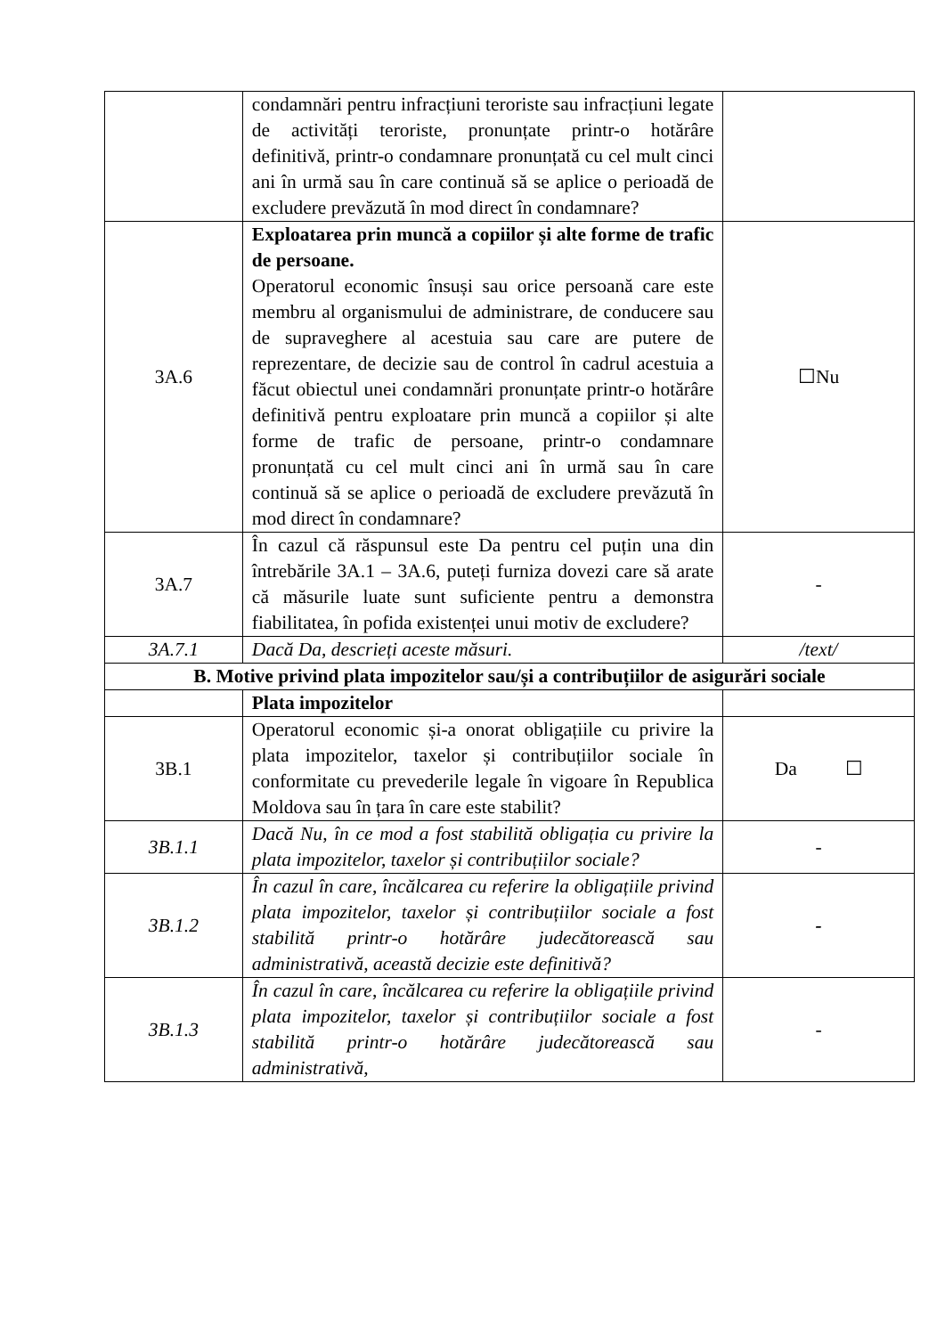| | condamnări pentru infracțiuni teroriste sau infracțiuni legate de activități teroriste, pronunțate printr-o hotărâre definitivă, printr-o condamnare pronunțată cu cel mult cinci ani în urmă sau în care continuă să se aplice o perioadă de excludere prevăzută în mod direct în condamnare? | |
| 3A.6 | Exploatarea prin muncă a copiilor și alte forme de trafic de persoane. Operatorul economic însuși sau orice persoană care este membru al organismului de administrare, de conducere sau de supraveghere al acestuia sau care are putere de reprezentare, de decizie sau de control în cadrul acestuia a făcut obiectul unei condamnări pronunțate printr-o hotărâre definitivă pentru exploatare prin muncă a copiilor și alte forme de trafic de persoane, printr-o condamnare pronunțată cu cel mult cinci ani în urmă sau în care continuă să se aplice o perioadă de excludere prevăzută în mod direct în condamnare? | ☐Nu |
| 3A.7 | În cazul că răspunsul este Da pentru cel puțin una din întrebările 3A.1 – 3A.6, puteți furniza dovezi care să arate că măsurile luate sunt suficiente pentru a demonstra fiabilitatea, în pofida existenței unui motiv de excludere? | - |
| 3A.7.1 | Dacă Da, descrieți aceste măsuri. | /text/ |
| B. Motive privind plata impozitelor sau/și a contribuțiilor de asigurări sociale | | |
| | Plata impozitelor | |
| 3B.1 | Operatorul economic și-a onorat obligațiile cu privire la plata impozitelor, taxelor și contribuțiilor sociale în conformitate cu prevederile legale în vigoare în Republica Moldova sau în țara în care este stabilit? | Da ☐ |
| 3B.1.1 | Dacă Nu, în ce mod a fost stabilită obligația cu privire la plata impozitelor, taxelor și contribuțiilor sociale? | - |
| 3B.1.2 | În cazul în care, încălcarea cu referire la obligațiile privind plata impozitelor, taxelor și contribuțiilor sociale a fost stabilită printr-o hotărâre judecătorească sau administrativă, această decizie este definitivă? | - |
| 3B.1.3 | În cazul în care, încălcarea cu referire la obligațiile privind plata impozitelor, taxelor și contribuțiilor sociale a fost stabilită printr-o hotărâre judecătorească sau administrativă, | - |